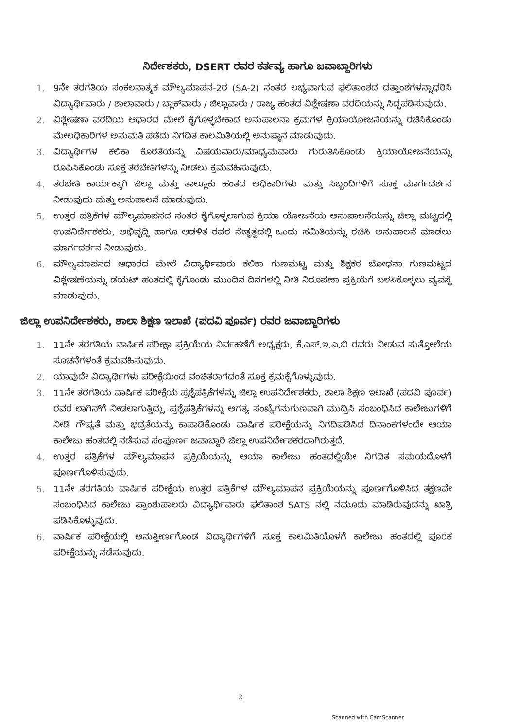ನಿರ್ದೇಶಕರು, DSERT ರವರ ಕರ್ತವ್ಯ ಹಾಗೂ ಜವಾಬ್ದಾರಿಗಳು
1. 9ನೇ ತರಗತಿಯ ಸಂಕಲನಾತ್ಮಕ ಮೌಲ್ಯಮಾಪನ-2ರ (SA-2) ನಂತರ ಲಭ್ಯವಾಗುವ ಫಲಿತಾಂಶದ ದತ್ತಾಂಶಗಳನ್ನಾಧರಿಸಿ ವಿದ್ಯಾರ್ಥಿವಾರು / ಶಾಲಾವಾರು / ಬ್ಲಾಕ್‌ವಾರು / ಜಿಲ್ಲಾವಾರು / ರಾಜ್ಯ ಹಂತದ ವಿಶ್ಲೇಷಣಾ ವರದಿಯನ್ನು ಸಿದ್ಧಪಡಿಸುವುದು.
2. ವಿಶ್ಲೇಷಣಾ ವರದಿಯ ಆಧಾರದ ಮೇಲೆ ಕೈಗೊಳ್ಳಬೇಕಾದ ಅನುಪಾಲನಾ ಕ್ರಮಗಳ ಕ್ರಿಯಾಯೋಜನೆಯನ್ನು ರಚಿಸಿಕೊಂಡು ಮೇಲಧಿಕಾರಿಗಳ ಅನುಮತಿ ಪಡೆದು ನಿಗದಿತ ಕಾಲಮಿತಿಯಲ್ಲಿ ಅನುಷ್ಠಾನ ಮಾಡುವುದು.
3. ವಿದ್ಯಾರ್ಥಿಗಳ ಕಲಿಕಾ ಕೊರತೆಯನ್ನು ವಿಷಯವಾರು/ಮಾಧ್ಯಮವಾರು ಗುರುತಿಸಿಕೊಂಡು ಕ್ರಿಯಾಯೋಜನೆಯನ್ನು ರೂಪಿಸಿಕೊಂಡು ಸೂಕ್ತ ತರಬೇತಿಗಳನ್ನು ನೀಡಲು ಕ್ರಮವಹಿಸುವುದು.
4. ತರಬೇತಿ ಕಾರ್ಯಕ್ಕಾಗಿ ಜಿಲ್ಲಾ ಮತ್ತು ತಾಲ್ಲೂಕು ಹಂತದ ಅಧಿಕಾರಿಗಳು ಮತ್ತು ಸಿಬ್ಬಂದಿಗಳಿಗೆ ಸೂಕ್ತ ಮಾರ್ಗದರ್ಶನ ನೀಡುವುದು ಮತ್ತು ಅನುಪಾಲನೆ ಮಾಡುವುದು.
5. ಉತ್ತರ ಪತ್ರಿಕೆಗಳ ಮೌಲ್ಯಮಾಪನದ ನಂತರ ಕೈಗೊಳ್ಳಲಾಗುವ ಕ್ರಿಯಾ ಯೋಜನೆಯ ಅನುಪಾಲನೆಯನ್ನು ಜಿಲ್ಲಾ ಮಟ್ಟದಲ್ಲಿ ಉಪನಿರ್ದೇಶಕರು, ಅಭಿವೃದ್ಧಿ ಹಾಗೂ ಆಡಳಿತ ರವರ ನೇತೃತ್ವದಲ್ಲಿ ಒಂದು ಸಮಿತಿಯನ್ನು ರಚಿಸಿ ಅನುಪಾಲನೆ ಮಾಡಲು ಮಾರ್ಗದರ್ಶನ ನೀಡುವುದು.
6. ಮೌಲ್ಯಮಾಪನದ ಆಧಾರದ ಮೇಲೆ ವಿದ್ಯಾರ್ಥಿವಾರು ಕಲಿಕಾ ಗುಣಮಟ್ಟ ಮತ್ತು ಶಿಕ್ಷಕರ ಬೋಧನಾ ಗುಣಮಟ್ಟದ ವಿಶ್ಲೇಷಣೆಯನ್ನು ಡಯಟ್ ಹಂತದಲ್ಲಿ ಕೈಗೊಂಡು ಮುಂದಿನ ದಿನಗಳಲ್ಲಿ ನೀತಿ ನಿರೂಪಣಾ ಪ್ರಕ್ರಿಯೆಗೆ ಬಳಸಿಕೊಳ್ಳಲು ವ್ಯವಸ್ಥೆ ಮಾಡುವುದು.
ಜಿಲ್ಲಾ ಉಪನಿರ್ದೇಶಕರು, ಶಾಲಾ ಶಿಕ್ಷಣ ಇಲಾಖೆ (ಪದವಿ ಪೂರ್ವ) ರವರ ಜವಾಬ್ದಾರಿಗಳು
1. 11ನೇ ತರಗತಿಯ ವಾರ್ಷಿಕ ಪರೀಕ್ಷಾ ಪ್ರಕ್ರಿಯೆಯ ನಿರ್ವಹಣೆಗೆ ಅಧ್ಯಕ್ಷರು, ಕೆ.ಎಸ್.ಇ.ಎ.ಬಿ ರವರು ನೀಡುವ ಸುತ್ತೋಲೆಯ ಸೂಚನೆಗಳಂತೆ ಕ್ರಮವಹಿಸುವುದು.
2. ಯಾವುದೇ ವಿದ್ಯಾರ್ಥಿಗಳು ಪರೀಕ್ಷೆಯಿಂದ ವಂಚಿತರಾಗದಂತೆ ಸೂಕ್ತ ಕ್ರಮಕೈಗೊಳ್ಳುವುದು.
3. 11ನೇ ತರಗತಿಯ ವಾರ್ಷಿಕ ಪರೀಕ್ಷೆಯ ಪ್ರಶ್ನೆಪತ್ರಿಕೆಗಳನ್ನು ಜಿಲ್ಲಾ ಉಪನಿರ್ದೇಶಕರು, ಶಾಲಾ ಶಿಕ್ಷಣ ಇಲಾಖೆ (ಪದವಿ ಪೂರ್ವ) ರವರ ಲಾಗಿನ್‌ಗೆ ನೀಡಲಾಗುತ್ತಿದ್ದು, ಪ್ರಶ್ನೆಪತ್ರಿಕೆಗಳನ್ನು ಅಗತ್ಯ ಸಂಖ್ಯೆಗನುಗುಣವಾಗಿ ಮುದ್ರಿಸಿ ಸಂಬಂಧಿಸಿದ ಕಾಲೇಜುಗಳಿಗೆ ನೀಡಿ ಗೌಪ್ಯತೆ ಮತ್ತು ಭದ್ರತೆಯನ್ನು ಕಾಪಾಡಿಕೊಂಡು ವಾರ್ಷಿಕ ಪರೀಕ್ಷೆಯನ್ನು ನಿಗದಿಪಡಿಸಿದ ದಿನಾಂಕಗಳಂದೇ ಆಯಾ ಕಾಲೇಜು ಹಂತದಲ್ಲಿ ನಡೆಸುವ ಸಂಪೂರ್ಣ ಜವಾಬ್ದಾರಿ ಜಿಲ್ಲಾ ಉಪನಿರ್ದೇಶಕರದಾಗಿರುತ್ತದೆ.
4. ಉತ್ತರ ಪತ್ರಿಕೆಗಳ ಮೌಲ್ಯಮಾಪನ ಪ್ರಕ್ರಿಯೆಯನ್ನು ಆಯಾ ಕಾಲೇಜು ಹಂತದಲ್ಲಿಯೇ ನಿಗದಿತ ಸಮಯದೊಳಗೆ ಪೂರ್ಣಗೊಳಿಸುವುದು.
5. 11ನೇ ತರಗತಿಯ ವಾರ್ಷಿಕ ಪರೀಕ್ಷೆಯ ಉತ್ತರ ಪತ್ರಿಕೆಗಳ ಮೌಲ್ಯಮಾಪನ ಪ್ರಕ್ರಿಯೆಯನ್ನು ಪೂರ್ಣಗೊಳಿಸಿದ ತಕ್ಷಣವೇ ಸಂಬಂಧಿಸಿದ ಕಾಲೇಜು ಪ್ರಾಂಶುಪಾಲರು ವಿದ್ಯಾರ್ಥಿವಾರು ಫಲಿತಾಂಶ SATS ನಲ್ಲಿ ನಮೂದು ಮಾಡಿರುವುದನ್ನು ಖಾತ್ರಿ ಪಡಿಸಿಕೊಳ್ಳುವುದು.
6. ವಾರ್ಷಿಕ ಪರೀಕ್ಷೆಯಲ್ಲಿ ಅನುತ್ತೀರ್ಣಗೊಂಡ ವಿದ್ಯಾರ್ಥಿಗಳಿಗೆ ಸೂಕ್ತ ಕಾಲಮಿತಿಯೊಳಗೆ ಕಾಲೇಜು ಹಂತದಲ್ಲಿ ಪೂರಕ ಪರೀಕ್ಷೆಯನ್ನು ನಡೆಸುವುದು.
2
Scanned with CamScanner